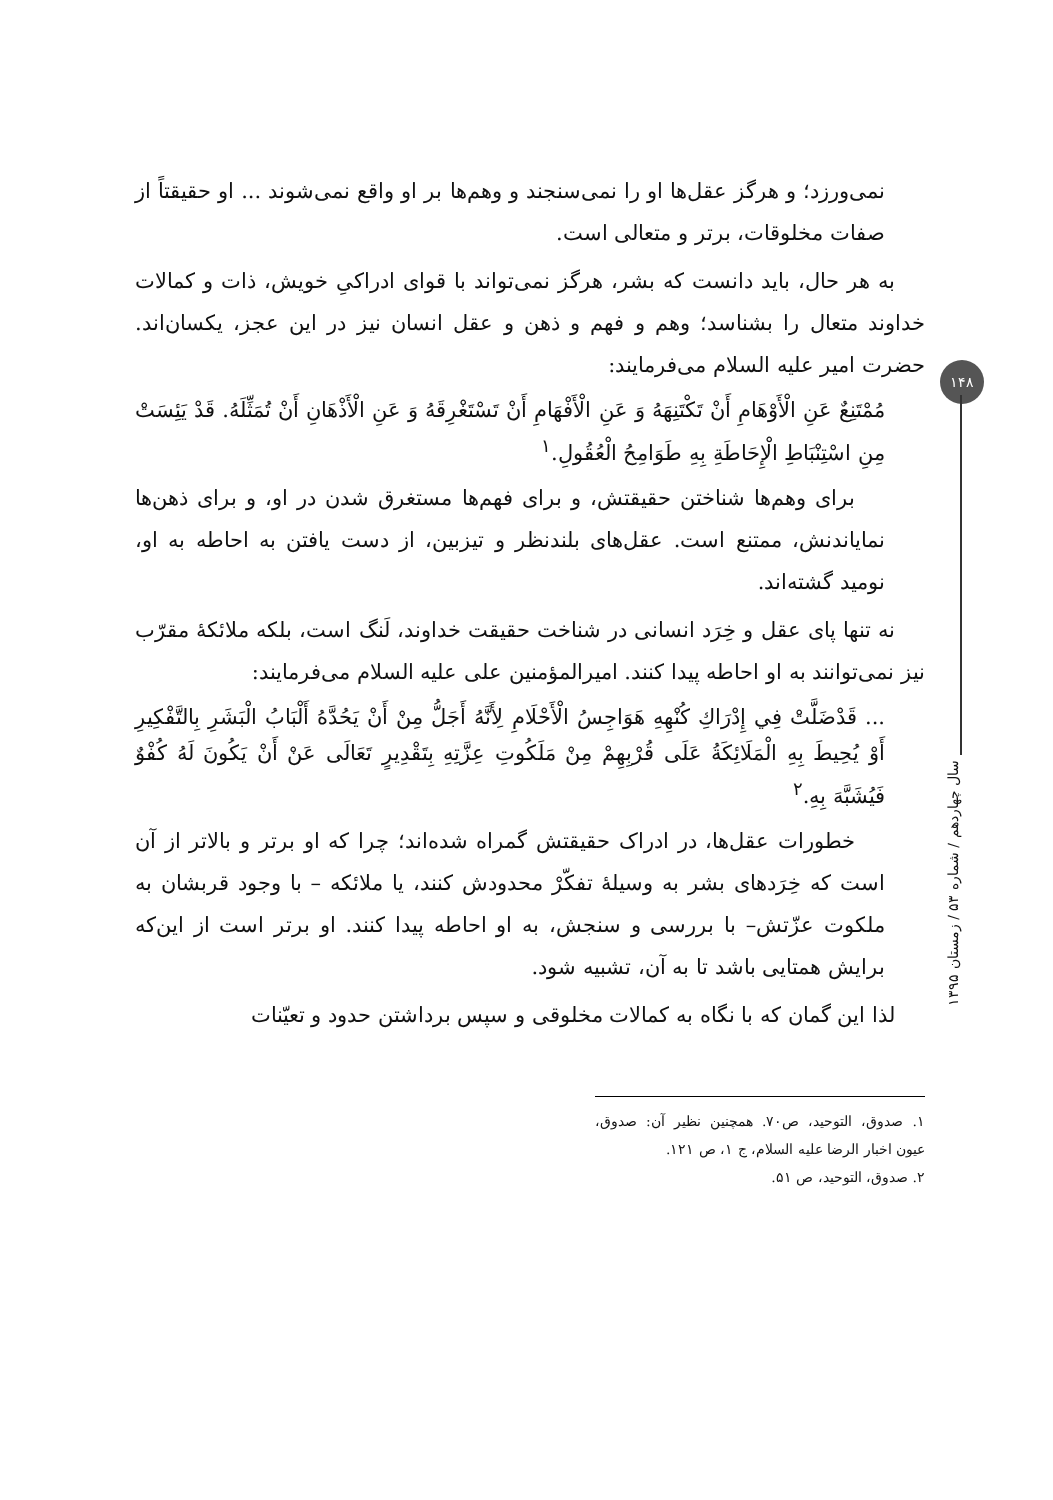۱۴۸
سال چهاردهم / شماره ۵۳ / زمستان ۱۳۹۵
نمی‌ورزد؛ و هرگز عقل‌ها او را نمی‌سنجند و وهم‌ها بر او واقع نمی‌شوند ... او حقیقتاً از صفات مخلوقات، برتر و متعالی است.
به هر حال، باید دانست که بشر، هرگز نمی‌تواند با قوای ادراکیِ خویش، ذات و کمالات خداوند متعال را بشناسد؛ وهم و فهم و ذهن و عقل انسان نیز در این عجز، یکسان‌اند. حضرت امیر علیه السلام می‌فرمایند:
مُمْتَنِعٌ عَنِ الْأَوْهَامِ أَنْ تَكْتَنِهَهُ وَ عَنِ الْأَفْهَامِ أَنْ تَسْتَغْرِقَهُ وَ عَنِ الْأَذْهَانِ أَنْ تُمَثِّلَهُ. قَدْ يَئِسَتْ مِنِ اسْتِنْبَاطِ الْإِحَاطَةِ بِهِ طَوَامِحُ الْعُقُولِ.<sup>۱</sup>
برای وهم‌ها شناختن حقیقتش، و برای فهم‌ها مستغرق شدن در او، و برای ذهن‌ها نمایاندنش، ممتنع است. عقل‌های بلندنظر و تیزبین، از دست یافتن به احاطه به او، نومید گشته‌اند.
نه تنها پای عقل و خِرَد انسانی در شناخت حقیقت خداوند، لَنگ است، بلکه ملائکهٔ مقرّب نیز نمی‌توانند به او احاطه پیدا کنند. امیرالمؤمنین علی علیه السلام می‌فرمایند:
... قَدْضَلَّتْ فِي إِدْرَاكِ كُنْهِهِ هَوَاجِسُ الْأَحْلَامِ لِأَنَّهُ أَجَلُّ مِنْ أَنْ يَحُدَّهُ أَلْبَابُ الْبَشَرِ بِالتَّفْكِيرِ أَوْ يُحِيطَ بِهِ الْمَلَائِكَةُ عَلَى قُرْبِهِمْ مِنْ مَلَكُوتِ عِزَّتِهِ بِتَقْدِيرٍ تَعَالَى عَنْ أَنْ يَكُونَ لَهُ كُفْوٌ فَيُشَبَّهَ بِهِ.<sup>۲</sup>
خطورات عقل‌ها، در ادراک حقیقتش گمراه شده‌اند؛ چرا که او برتر و بالاتر از آن است که خِرَدهای بشر به وسیلهٔ تفکّرْ محدودش کنند، یا ملائکه – با وجود قربشان به ملکوت عزّتش– با بررسی و سنجش، به او احاطه پیدا کنند. او برتر است از این‌که برایش همتایی باشد تا به آن، تشبیه شود.
لذا این گمان که با نگاه به کمالات مخلوقی و سپس برداشتن حدود و تعیّنات
۱. صدوق، التوحید، ص۷۰. همچنین نظیر آن: صدوق، عیون اخبار الرضا علیه السلام، ج ۱، ص ۱۲۱.
۲. صدوق، التوحید، ص ۵۱.